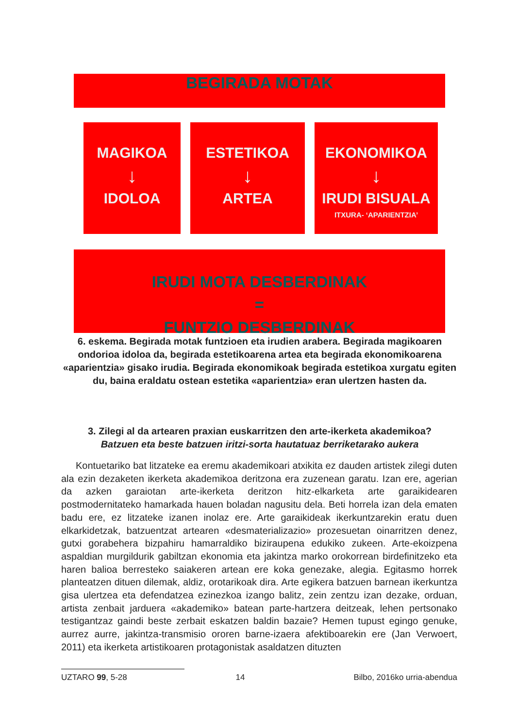BEGIRADA MOTAK
MAGIKOA
↓
IDOLOA
ESTETIKOA
↓
ARTEA
EKONOMIKOA
↓
IRUDI BISUALA
ITXURA- ‘APARIENTZIA’
IRUDI MOTA DESBERDINAK
=
FUNTZIO DESBERDINAK
6. eskema. Begirada motak funtzioen eta irudien arabera. Begirada magikoaren ondorioa idoloa da, begirada estetikoarena artea eta begirada ekonomikoarena «aparientzia» gisako irudia. Begirada ekonomikoak begirada estetikoa xurgatu egiten du, baina eraldatu ostean estetika «aparientzia» eran ulertzen hasten da.
3. Zilegi al da artearen praxian euskarritzen den arte-ikerketa akademikoa?
Batzuen eta beste batzuen iritzi-sorta hautatuaz berriketarako aukera
Kontuetariko bat litzateke ea eremu akademikoari atxikita ez dauden artistek zilegi duten ala ezin dezaketen ikerketa akademikoa deritzona era zuzenean garatu. Izan ere, agerian da azken garaiotan arte-ikerketa deritzon hitz-elkarketa arte garaikidearen postmodernitateko hamarkada hauen boladan nagusitu dela. Beti horrela izan dela ematen badu ere, ez litzateke izanen inolaz ere. Arte garaikideak ikerkuntzarekin eratu duen elkarkidetzak, batzuentzat artearen «desmaterializazio» prozesuetan oinarritzen denez, gutxi gorabehera bizpahiru hamarraldiko biziraupena edukiko zukeen. Arte-ekoizpena aspaldian murgildurik gabiltzan ekonomia eta jakintza marko orokorrean birdefinitzeko eta haren balioa berresteko saiakeren artean ere koka genezake, alegia. Egitasmo horrek planteatzen dituen dilemak, aldiz, orotarikoak dira. Arte egikera batzuen barnean ikerkuntza gisa ulertzea eta defendatzea ezinezkoa izango balitz, zein zentzu izan dezake, orduan, artista zenbait jarduera «akademiko» batean parte-hartzera deitzeak, lehen pertsonako testigantzaz gaindi beste zerbait eskatzen baldin bazaie? Hemen tupust egingo genuke, aurrez aurre, jakintza-transmisio ororen barne-izaera afektiboarekin ere (Jan Verwoert, 2011) eta ikerketa artistikoaren protagonistak asaldatzen dituzten
UZTARO 99, 5-28 14 Bilbo, 2016ko urria-abendua